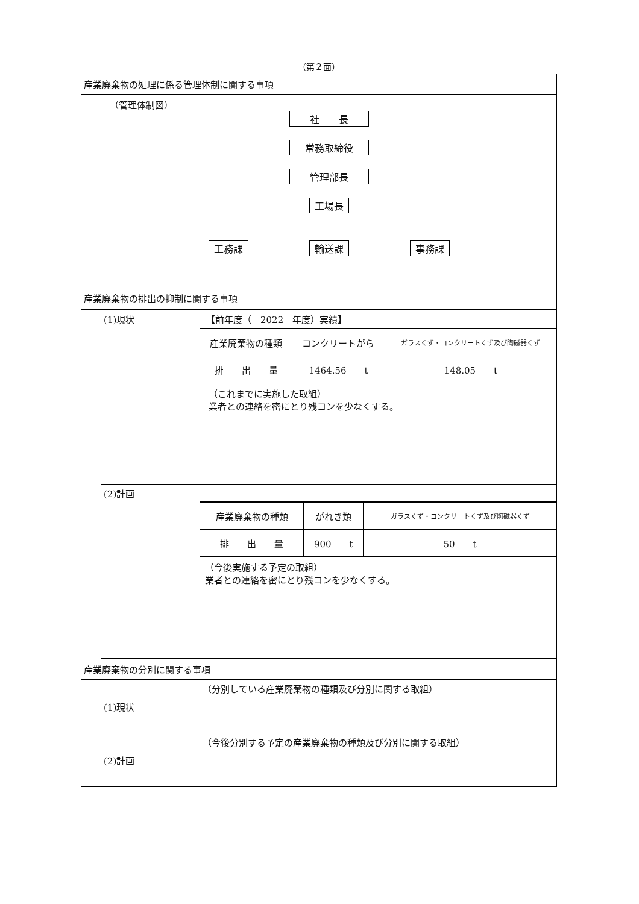（第２面）
産業廃棄物の処理に係る管理体制に関する事項
（管理体制図）
社　　長
常務取締役
管理部長
工場長
工務課 輸送課 事務課
産業廃棄物の排出の抑制に関する事項
| (1)現状 | 【前年度（ 2022 年度）実績】 / 産業廃棄物の種類 / コンクリートがら / ガラスくず・コンクリートくず及び陶磁器くず / / 排 出 量 / 1464.56 t / 148.05 t / （これまでに実施した取組） 業者との連絡を密にとり残コンを少なくする。 |
| (2)計画 | / 産業廃棄物の種類 / がれき類 / ガラスくず・コンクリートくず及び陶磁器くず / / 排 出 量 / 900 t / 50 t / （今後実施する予定の取組） 業者との連絡を密にとり残コンを少なくする。 |
産業廃棄物の分別に関する事項
| (1)現状 | （分別している産業廃棄物の種類及び分別に関する取組） |
| (2)計画 | （今後分別する予定の産業廃棄物の種類及び分別に関する取組） |